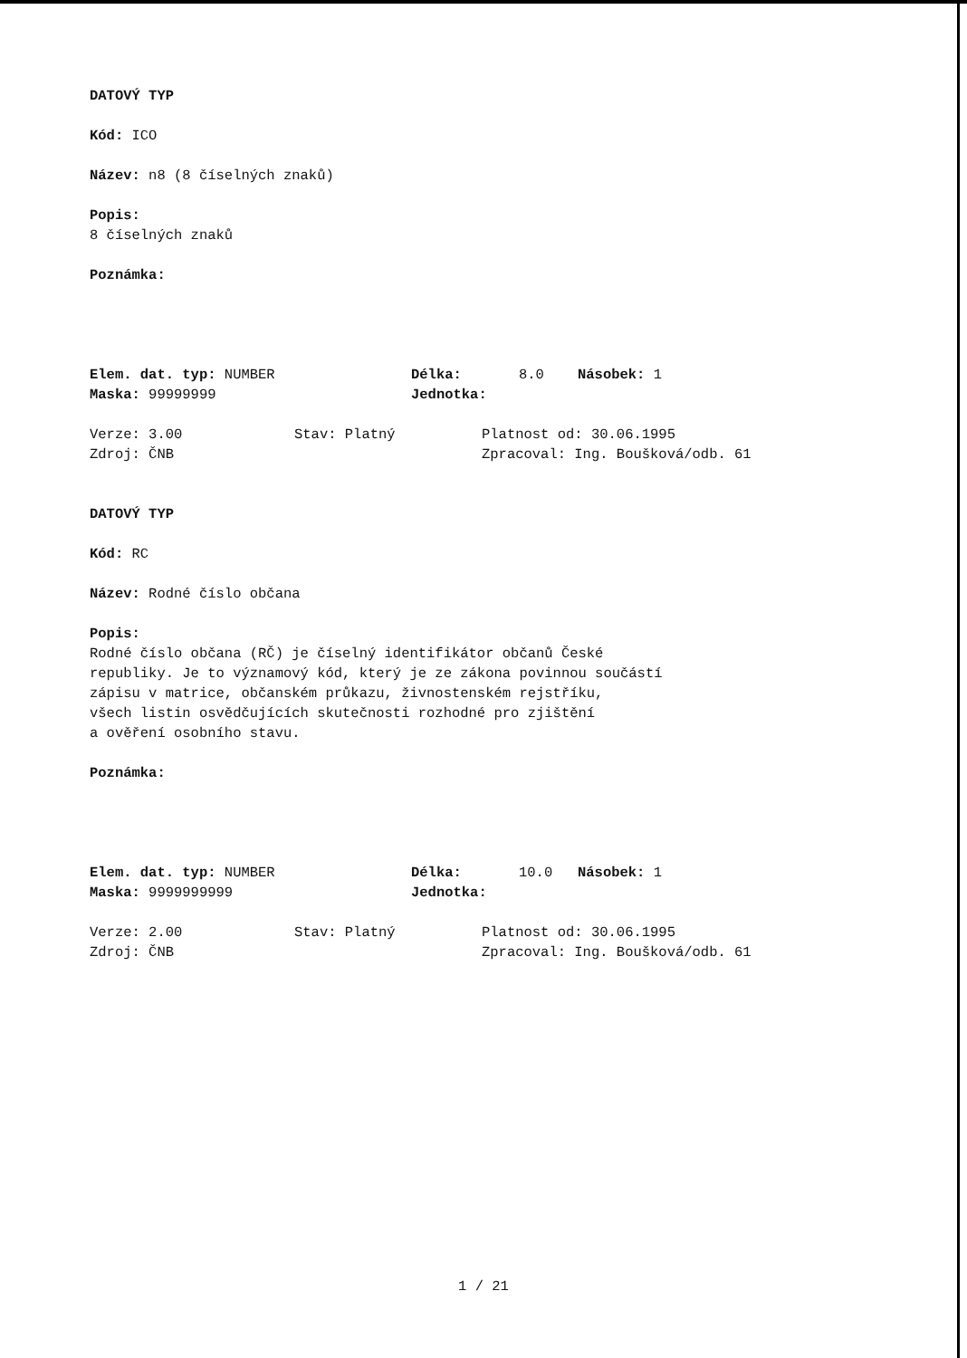DATOVÝ TYP
Kód: ICO
Název: n8 (8 číselných znaků)
Popis:
8 číselných znaků
Poznámka:
Elem. dat. typ: NUMBER Délka: 8.0 Násobek: 1
Maska: 99999999 Jednotka:
Verze: 3.00 Stav: Platný Platnost od: 30.06.1995
Zdroj: ČNB Zpracoval: Ing. Boušková/odb. 61
DATOVÝ TYP
Kód: RC
Název: Rodné číslo občana
Popis:
Rodné číslo občana (RČ) je číselný identifikátor občanů České
republiky. Je to významový kód, který je ze zákona povinnou součástí
zápisu v matrice, občanském průkazu, živnostenském rejstříku,
všech listin osvědčujících skutečnosti rozhodné pro zjištění
a ověření osobního stavu.
Poznámka:
Elem. dat. typ: NUMBER Délka: 10.0 Násobek: 1
Maska: 9999999999 Jednotka:
Verze: 2.00 Stav: Platný Platnost od: 30.06.1995
Zdroj: ČNB Zpracoval: Ing. Boušková/odb. 61
1 / 21